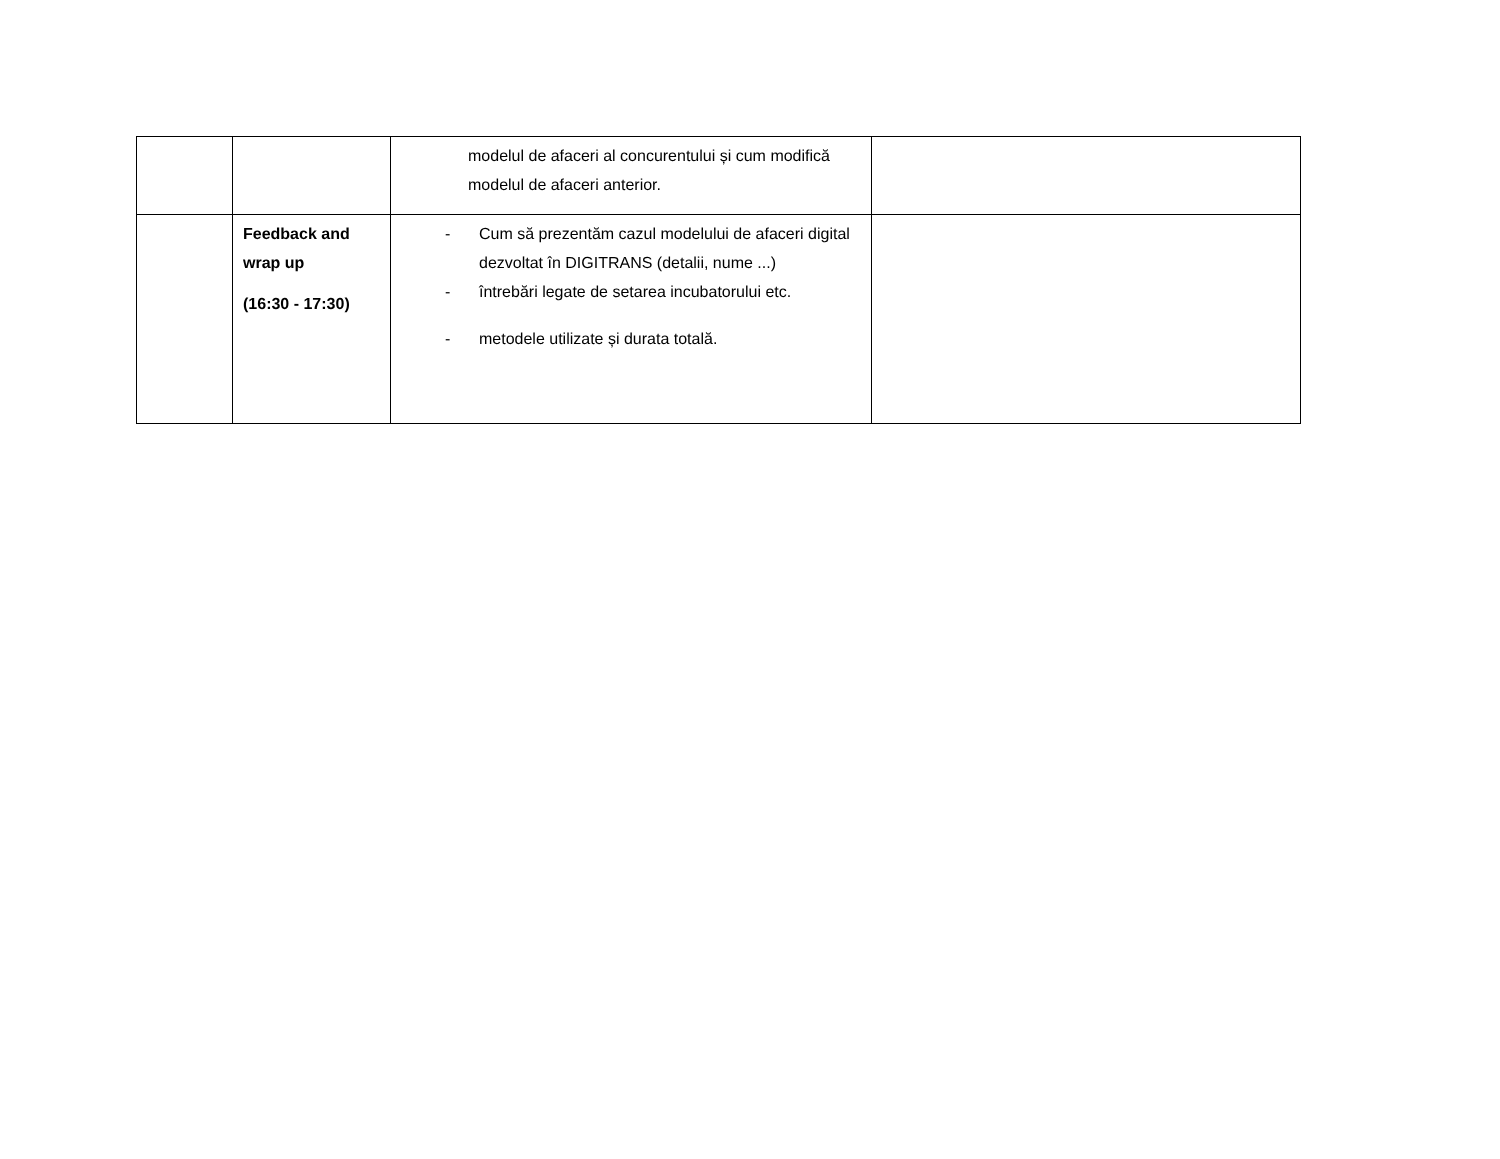| | | modelul de afaceri al concurentului și cum modifică modelul de afaceri anterior. | |
| | Feedback and wrap up (16:30 - 17:30) | - Cum să prezentăm cazul modelului de afaceri digital dezvoltat în DIGITRANS (detalii, nume ...) - întrebări legate de setarea incubatorului etc. - metodele utilizate și durata totală. | |